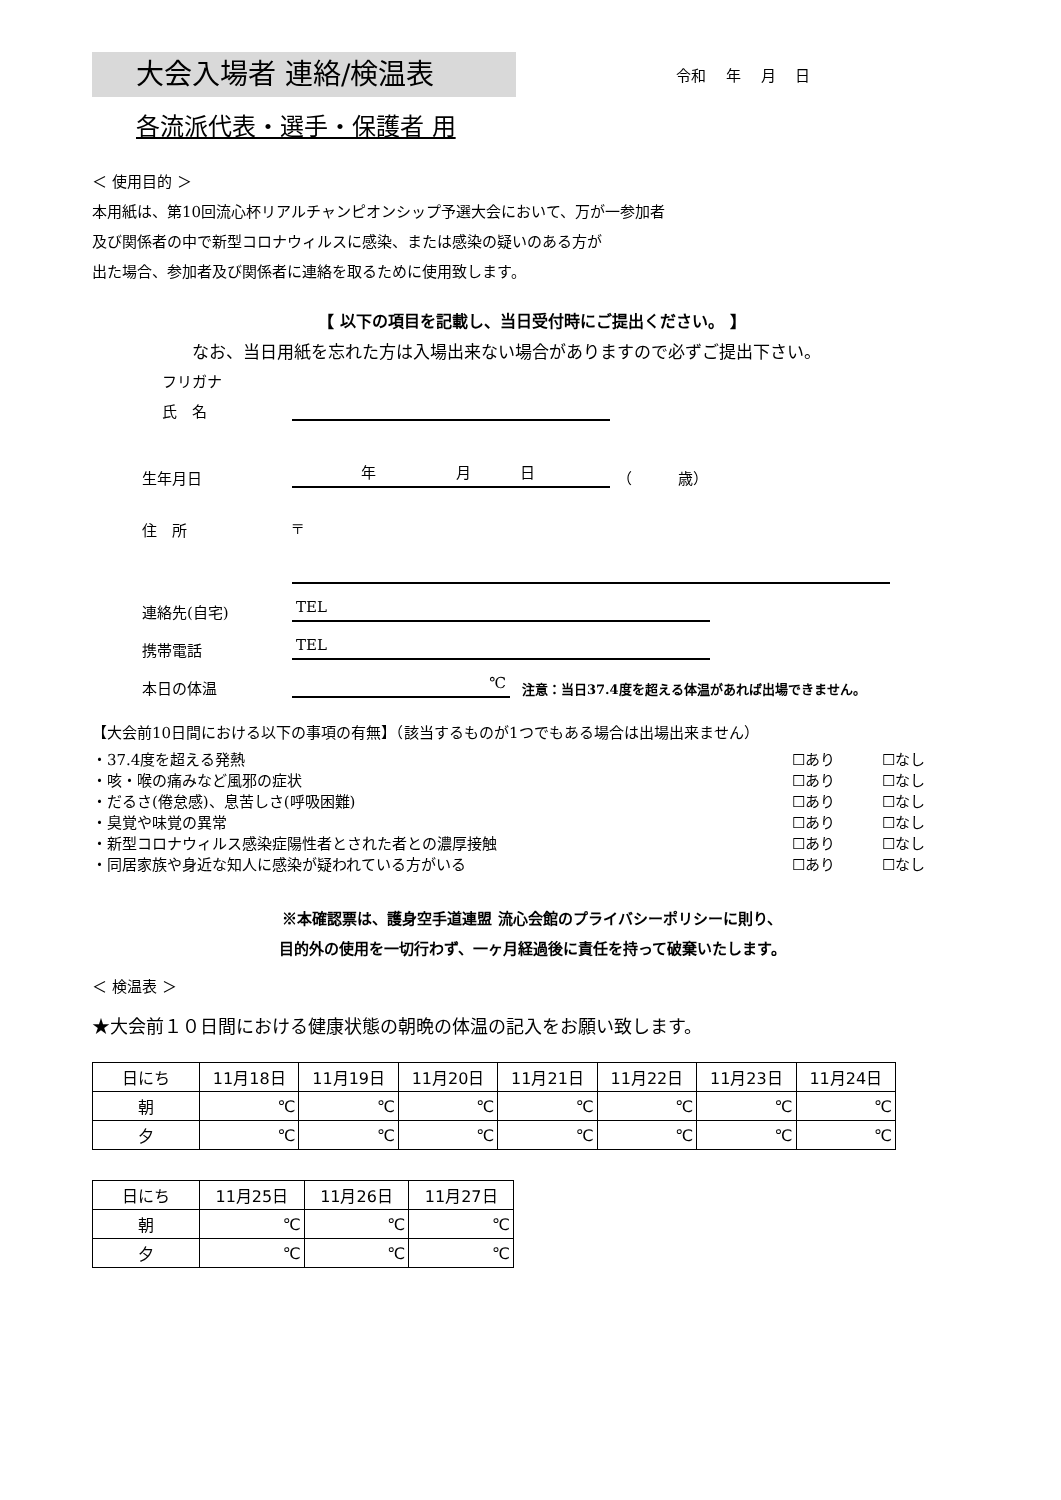大会入場者 連絡/検温表
令和　 年　 月　 日
各流派代表・選手・保護者 用
＜ 使用目的 ＞
本用紙は、第10回流心杯リアルチャンピオンシップ予選大会において、万が一参加者
及び関係者の中で新型コロナウィルスに感染、または感染の疑いのある方が
出た場合、参加者及び関係者に連絡を取るために使用致します。
【 以下の項目を記載し、当日受付時にご提出ください。 】
なお、当日用紙を忘れた方は入場出来ない場合がありますので必ずご提出下さい。
フリガナ
氏　名
生年月日
　　　　 年　　　　　 月　　　 日
　（　　　歳）
住　所
〒
連絡先(自宅)
TEL
携帯電話
TEL
本日の体温
℃
注意：当日37.4度を超える体温があれば出場できません。
【大会前10日間における以下の事項の有無】（該当するものが1つでもある場合は出場出来ません）
・37.4度を超える発熱 ☐あり ☐なし
・咳・喉の痛みなど風邪の症状 ☐あり ☐なし
・だるさ(倦怠感)、息苦しさ(呼吸困難) ☐あり ☐なし
・臭覚や味覚の異常 ☐あり ☐なし
・新型コロナウィルス感染症陽性者とされた者との濃厚接触 ☐あり ☐なし
・同居家族や身近な知人に感染が疑われている方がいる ☐あり ☐なし
※本確認票は、護身空手道連盟 流心会館のプライバシーポリシーに則り、
目的外の使用を一切行わず、一ヶ月経過後に責任を持って破棄いたします。
＜ 検温表 ＞
★大会前１０日間における健康状態の朝晩の体温の記入をお願い致します。
| 日にち | 11月18日 | 11月19日 | 11月20日 | 11月21日 | 11月22日 | 11月23日 | 11月24日 |
| 朝 | ℃ | ℃ | ℃ | ℃ | ℃ | ℃ | ℃ |
| 夕 | ℃ | ℃ | ℃ | ℃ | ℃ | ℃ | ℃ |
| 日にち | 11月25日 | 11月26日 | 11月27日 |
| 朝 | ℃ | ℃ | ℃ |
| 夕 | ℃ | ℃ | ℃ |